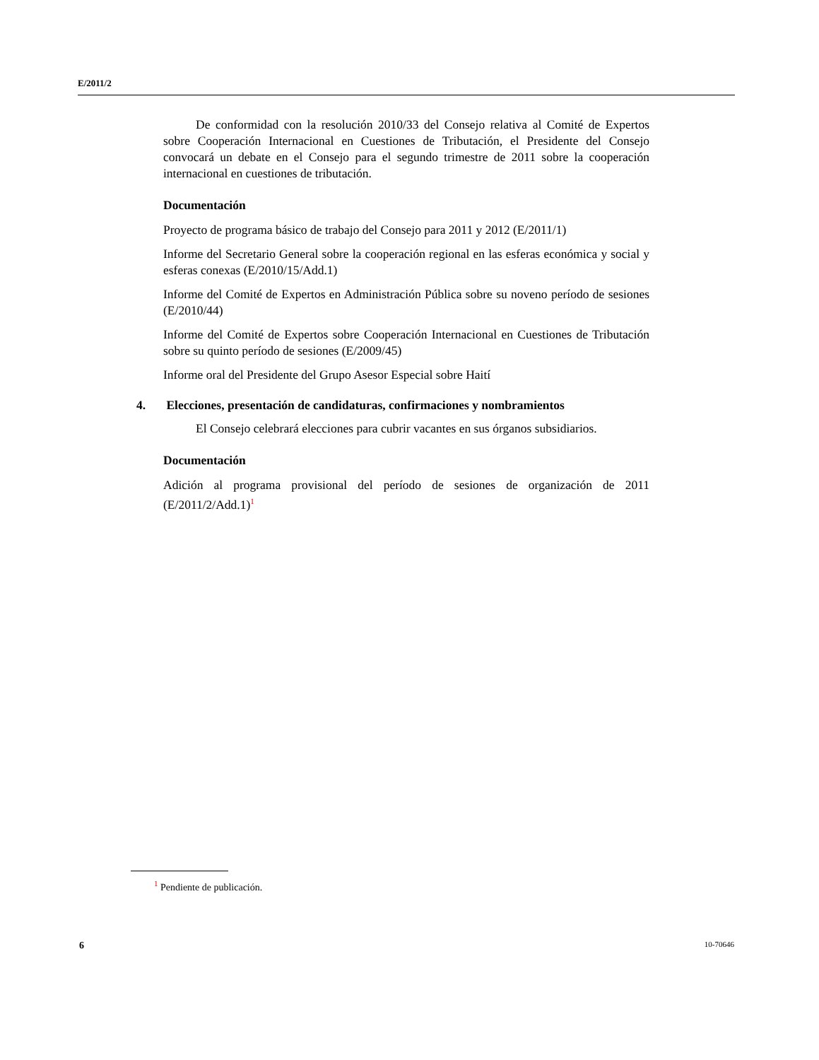E/2011/2
De conformidad con la resolución 2010/33 del Consejo relativa al Comité de Expertos sobre Cooperación Internacional en Cuestiones de Tributación, el Presidente del Consejo convocará un debate en el Consejo para el segundo trimestre de 2011 sobre la cooperación internacional en cuestiones de tributación.
Documentación
Proyecto de programa básico de trabajo del Consejo para 2011 y 2012 (E/2011/1)
Informe del Secretario General sobre la cooperación regional en las esferas económica y social y esferas conexas (E/2010/15/Add.1)
Informe del Comité de Expertos en Administración Pública sobre su noveno período de sesiones (E/2010/44)
Informe del Comité de Expertos sobre Cooperación Internacional en Cuestiones de Tributación sobre su quinto período de sesiones (E/2009/45)
Informe oral del Presidente del Grupo Asesor Especial sobre Haití
4. Elecciones, presentación de candidaturas, confirmaciones y nombramientos
El Consejo celebrará elecciones para cubrir vacantes en sus órganos subsidiarios.
Documentación
Adición al programa provisional del período de sesiones de organización de 2011 (E/2011/2/Add.1)<sup>1</sup>
<sup>1</sup> Pendiente de publicación.
6 10-70646